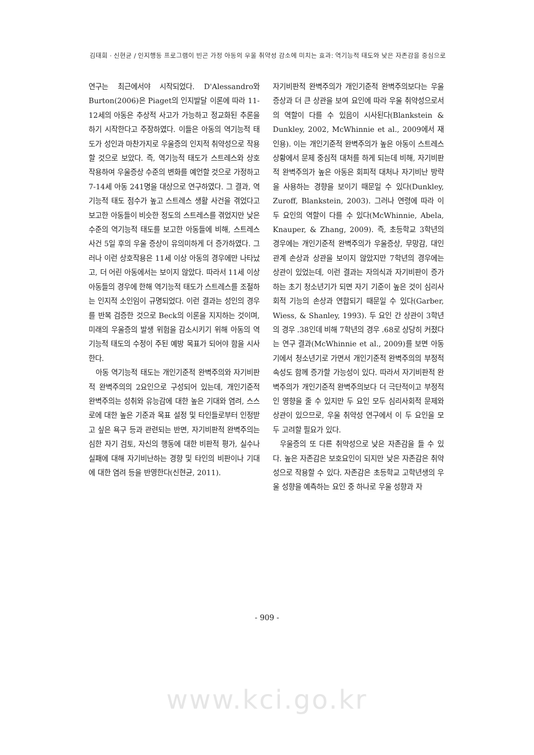김태희 · 신현균 / 인지행동 프로그램이 빈곤 가정 아동의 우울 취약성 감소에 미치는 효과: 역기능적 태도와 낮은 자존감을 중심으로
연구는 최근에서야 시작되었다. D'Alessandro와 Burton(2006)은 Piaget의 인지발달 이론에 따라 11-12세의 아동은 추상적 사고가 가능하고 정교화된 추론을 하기 시작한다고 주장하였다. 이들은 아동의 역기능적 태도가 성인과 마찬가지로 우울증의 인지적 취약성으로 작용할 것으로 보았다. 즉, 역기능적 태도가 스트레스와 상호작용하여 우울증상 수준의 변화를 예언할 것으로 가정하고 7-14세 아동 241명을 대상으로 연구하였다. 그 결과, 역기능적 태도 점수가 높고 스트레스 생활 사건을 겪었다고 보고한 아동들이 비슷한 정도의 스트레스를 겪었지만 낮은 수준의 역기능적 태도를 보고한 아동들에 비해, 스트레스 사건 5일 후의 우울 증상이 유의미하게 더 증가하였다. 그러나 이런 상호작용은 11세 이상 아동의 경우에만 나타났고, 더 어린 아동에서는 보이지 않았다. 따라서 11세 이상 아동들의 경우에 한해 역기능적 태도가 스트레스를 조절하는 인지적 소인임이 규명되었다. 이런 결과는 성인의 경우를 반복 검증한 것으로 Beck의 이론을 지지하는 것이며, 미래의 우울증의 발생 위험을 감소시키기 위해 아동의 역기능적 태도의 수정이 주된 예방 목표가 되어야 함을 시사한다.
아동 역기능적 태도는 개인기준적 완벽주의와 자기비판적 완벽주의의 2요인으로 구성되어 있는데, 개인기준적 완벽주의는 성취와 유능감에 대한 높은 기대와 염려, 스스로에 대한 높은 기준과 목표 설정 및 타인들로부터 인정받고 싶은 욕구 등과 관련되는 반면, 자기비판적 완벽주의는 심한 자기 검토, 자신의 행동에 대한 비판적 평가, 실수나 실패에 대해 자기비난하는 경향 및 타인의 비판이나 기대에 대한 염려 등을 반영한다(신현균, 2011).
자기비판적 완벽주의가 개인기준적 완벽주의보다는 우울 증상과 더 큰 상관을 보여 요인에 따라 우울 취약성으로서의 역할이 다를 수 있음이 시사된다(Blankstein & Dunkley, 2002, McWhinnie et al., 2009에서 재인용). 이는 개인기준적 완벽주의가 높은 아동이 스트레스 상황에서 문제 중심적 대처를 하게 되는데 비해, 자기비판적 완벽주의가 높은 아동은 회피적 대처나 자기비난 방략을 사용하는 경향을 보이기 때문일 수 있다(Dunkley, Zuroff, Blankstein, 2003). 그러나 연령에 따라 이 두 요인의 역할이 다를 수 있다(McWhinnie, Abela, Knauper, & Zhang, 2009). 즉, 초등학교 3학년의 경우에는 개인기준적 완벽주의가 우울증상, 무망감, 대인관계 손상과 상관을 보이지 않았지만 7학년의 경우에는 상관이 있었는데, 이런 결과는 자의식과 자기비판이 증가하는 초기 청소년기가 되면 자기 기준이 높은 것이 심리사회적 기능의 손상과 연합되기 때문일 수 있다(Garber, Wiess, & Shanley, 1993). 두 요인 간 상관이 3학년의 경우 .38인데 비해 7학년의 경우 .68로 상당히 커졌다는 연구 결과(McWhinnie et al., 2009)를 보면 아동기에서 청소년기로 가면서 개인기준적 완벽주의의 부정적 속성도 함께 증가할 가능성이 있다. 따라서 자기비판적 완벽주의가 개인기준적 완벽주의보다 더 극단적이고 부정적인 영향을 줄 수 있지만 두 요인 모두 심리사회적 문제와 상관이 있으므로, 우울 취약성 연구에서 이 두 요인을 모두 고려할 필요가 있다.
우울증의 또 다른 취약성으로 낮은 자존감을 들 수 있다. 높은 자존감은 보호요인이 되지만 낮은 자존감은 취약성으로 작용할 수 있다. 자존감은 초등학교 고학년생의 우울 성향을 예측하는 요인 중 하나로 우울 성향과 자
- 909 -
www.kci.go.kr